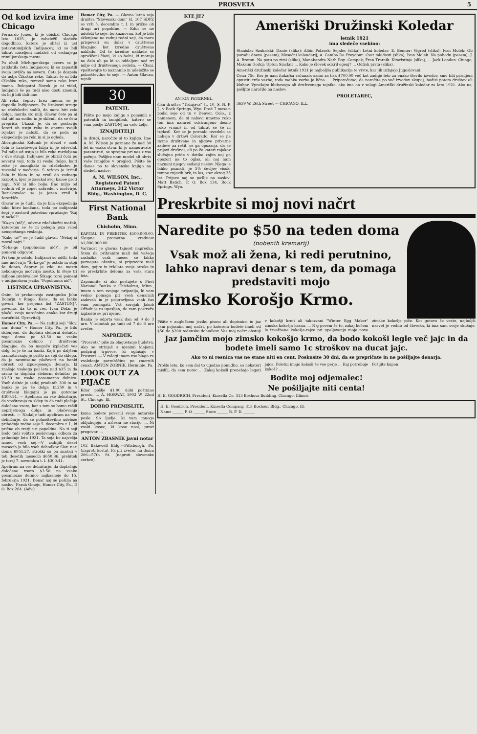PROSVETA 5
Od kod izvira ime Chicago
Fernardo Jones, ki je obiskal Chicago leta 1835., je zabeležil sledeče dogodbico, katero je slišal iz ust potavatomijskih Indijancev, ki so bili takrat naseljeni nadaleč od sedanjega trimiljonskega mesta:
Po obali Michiganskega jezera se je priklatila četa Indijancev, ki so zapustili svoja lovišča na severu. Četa je dospela do ustja Čikaške reke. Takrat še ni bila Čikaška reka, temveč samo reka brez imena. Belopotni človek je ni videl, Indijanci še pa tudi niso dosti zmenili, da bi ji bili dali ime.
Ali reka, čeprav brez imena, se je dopadla Indijancem. Po širokosti struge so rdečekožci sodili, da mora biti zelo dolga, morda sto milj. Glavar čete pa ni dal nič na sodbo in je sklenil, da se četa prepriča. Ukazal je, da se postavijo šotori ob ustju reke in enemu svojih rojakov je naložil, da se poda na ekspedicijo po reki in si jo ogleda.
Aboriginalni Kolumb je zlezel v ozek čoln iz hrastovega lubja in je odveslal. Pol milje od ustja je bila reka razdeljena v dve strugi. Indijanec je obrnil čoln po severni veji, toda ni veslal dolgo, kajti reke je zmanjkalo in rdečekožec je zaveslal v močvirje. S težavo je izrinil čoln iz blata in se vrnil do vodnega razpotja, kjer je zasukal svoj kanoe proti jugu. Nič ni bilo bolje. Eno miljo od vodnih vil je zopet zabredel v močvirje. Raziskovalec se je jezen vrnil k šotorišču.
Glavar se je čudil, da je bila ekspedicija tako hitro končana, toda po indijanski šegi je zastavil potrebno vprašanje: "Kaj si našel?"
"Ka-go (nič)", odvrne rdečekožni možak, kateremu se še ni polegla jeza vsled neuspešnega veslanja.
"Kako to?" se je čudil glavar. "Nekaj si moral najti."
"Ši-ka-go (popolnoma nič)", je bil ponovni odgovor.
Pri tem je ostalo. Indijanci so odšli, toda ime močvirja "Ši-ka-go" je ostalo in stoji še danes, čeprav je zdaj na mestu nekdanjega močvirja mesto, ki šteje tri miljone prebivalcev. Šikago torej pomeni v indijanskem jeziku "Popolnoma nič".
LISTNICA UPRAVNIŠTVA.
Onim, ki prebacivajo zastopniku John Dolarju, v Ringo, Kans., da on lahko govori, ker prejema list "ZASTONJ", povemo, da to ni res. Ivan Dolar je plačal svojo naročnino enako kot drugi naročniki. Upravitelj.
Homer City, Pa. — Na zadnji seji "Slov. nar. doma" v Homer City, Pa., je bilo sklenjeno, da doplača sleherni delničar tega doma po $3.50 na vsako posamezno delnico v društveno blagajno, da bo mogoče izplačati ves dolg, ki je še na banki. Kajti po daljšem razmotrivanju je prišlo na seji do sklepa, da je nesmiselno plačevati na banki obresti od izposojenega denarja, ki znašajo vsakega pol leta nad $35 in da ravno ta doplača sleherni delničar po $3.50 na vsako posamezno delnico. Vseh delnic je sedaj prodanih 300 in na banki je pa še dolga $1250 in v društveni blagajni je pa gotovine $300.14. — Apeliram na vse delničarje, da vpoštevajo ta sklep in da tudi plačajo določeno vsoto, ker s tem se bomo rešili neprijetnega dolga in plačevanja obresti. — Nadalje tudi apeliram na vse delničarje, da se polnoštevilno udeleže prihodnje redne seje 5. decembra t. l., ki prične ob tretji uri popoldne. Na ti seji bodo tudi volitve poslovnega odbora za prihodnje leto 1921. Ta seja bo največja izmed vseh sej.—V zadnjih deset mesecih je bilo vseh dohodkov Slov. nar. doma $951.27, stroški so pa znašali v teh desetih mesecih $650.86, prebitek je torej 7. novembra t. l. $300.41.
Apeliram na vse delničarje, da doplačajo določeno vsoto $3.50 na vsako posamezno delnico najkasneje do 15. februarja 1921. Denar naj se pošilja na naslov: Frank Omejc, Homer City, Pa., P. O. Box 264. (Adv.)
Homer City, Pa. — Glavna letna seja društva "Slovenski dom" št. 107 SDPZ se vrši 5. decembra t. l. in prične ob drugi uri popoldne. — Kdor se ne udeleži te seje, bo kaznovan, kot je bilo sklenjeno na zadnji redni seji, da mora prispevati en dolar v društveno blagajno kot izredno društveno naklado. Od te izredne naklade so oproščeni člani, ki so bolni, ki morajo na delo ali pa ki so oddaljeni nad tri milje od društvenega sedeža. — Člani, vpoštevajte to naznanilo in udeležite se polnoštevilno te seje. — Anton Glavan, tajnik.
30
PATENTI.
Pišite po mojo knjigo s pojasnili o patentih in iznajdbah, katero se vam pošlje ZASTONJ na vašo željo.
IZNAJDITELJI
in drugi, naročite si to knjigo. Ime A. M. Wilson je poznano že nad 30 let in vsaka stvar, ki jo nameravate patentirati, se sprejme pri nas z vso pažnjo. Pošljite nam model ali obris vaše iznajdbe v pregled. Pišite še danes po to slovensko knjigo na sledeči naslov:
A. M. WILSON, Inc., Registered Patent Attorneys, 312 Victor Bldg., Washington, D. C.
First National Bank
Chisholm, Minn.
KAPITAL IN PREBITEK $100,000.00. Skupna prometna vrednost $1,800,000.00.
Varčnost je glavna tajnost napredka. Stem da prihranite mali del vašega zaslužka vsak mesec se lahko poznejete oženite, si pripravite mali dom, gojite in izšolate svoje otroke in se preskrbite deloma za vaša stara leta.
Zapomnite si ako poslujete s First National Banko v Chisholmu, Minn., imate s tem svojega prijatelja, ki vam vedno pomaga pri vseh denarnih zadevah in je pripravljena vsak čas vam pomagati. Vaš sorojak Jakob Ožbolt je tu uposljen, da vam postreže izglasite se pri njemu.
Banka je odprta vsak dan od 9 do 3 ure. V sobotah pa tudi od 7 do 8 ure zvečer.
NAPREDEK.
"Prosveta" piše za blagostanje ljudstva. Ako se strinjaš s njenimi idejami, podpiraj trgovce, ki oglašajo v Prosveti. — V zalogi imam vse blago za vsakdanje potrebščine po zmernih cenah. ANTON ZORNIK, Herminie, Pa.
LOOK OUT ZA PIJAČE
Kdor pošlje $1.00 dobi poštnino prosto. ... A. HORWAT, 1902 W. 22nd St., Chicago, Ill.
DOBRO PREMISLITE,
koma bodete poverili svoje notarske posle. So ljudje, ki vam mnogo obljubujejo, a ničesar ne storijo. ... Ni vsaki kosec, ki kose nosi, pravi pregovor. ...
ANTON ZBASNIK javni notar
102 Bakewell Bldg.—Pittsburgh, Pa. (naproti korta). Pa pri zvečer na domu 206—57th St. (naproti slovenske cerkve).
KTE JE?
ANTON PETERNEL,
član društva "Trdnjava" št. 10, S. N. P. J., v Rock Springs, Wyo. Pred 7 meseci podal seje od tu v Denver, Colo., z namenom, da si nabavi umetno roko (on ima namreč odstranjeno desno roko vrami) in od takrat se še ni izglasil. Kot se je poznalo izvedelo se nahaja v državi Colorado. Ker so pa razne društvene in njigove privatne zadeve za rešit, se ga opozarja, da se prijavi društvu, ali pa če kateri rojakov slučajno pride v dotiko znjim naj ga opozori na to oglas, ali naj nam naznani njegov sedanji naslov. Njega je lahko poznati, je 5½ čevljev visok, temno rujavih brk, in las, star okrog 35 let. Prijave naj se pošlje na naslov: Matt Batich, P. O. Box 134, Rock Springs, Wyo.
Ameriški Družinski Koledar
letnik 1921
ima sledeče vsebino:
Stanislav Szukalski: Dante (slika); Albin Polasek; Sejalec (slika); Letni koledar; E. Benner: Vigred (slika); Ivan Molek: Ob porodu dneva (pesem); Mesečni kalendarij; A. Gamba De Preydour: Cvet mladosti (slika); Ivan Molek: Na pohodu (pesem); J. A. Breton: Na potu po zimi (slika); Manabendra Nath Roy: Čampak; Fran Tratnik: Kitaristinja (slika); ... Jack London: Čiuago; Maksim Gorkij; Upton Sinclair ... Kako je človek odkril ogenj? ... Odtisk prsta (slika).
Ameriški družinski koledar letnik 1921 je najboljša publikacija te vrste, kar jih izdajajo Jugoslovani.
Cena 75c. Ker je nam itakaŕša računala samo za tisk $700.00 več kot zadnje leto za enako število izvodov, smo bili prisiljeni opustiti trdo vezbo, toda mehka vezba je lična. ... Priporočamo, da naročite po več izvodov skupaj, bodisi potom društev ali klubov. Vprašajte klubovega ali društvenega tajnika, ako ima on v zalogi Ameriški družinski koledar za leto 1921. Ako ne, pošljite naročilo na naslov:
PROLETAREC,
3639 W. 26th Street — CHICAGO, ILL.
Preskrbite si moj novi načrt
Naredite po $50 na teden doma
(nobenih kramarij)
Vsak mož ali žena, ki redi perutnino, lahko napravi denar s tem, da pomaga predstaviti mojo
Zimsko Korošjo Krmo.
Pišite v angleškem jeziku pismo ali dopisnico in jaz vam pojasnim moj načrt, po katerem bodete imeli od $50 do $200 tedensko dohodkov. Ves moj načrt obstoji v kokošji krmi ali takozvani "Winter Egg Maker" zimska kokošja hrana. ... Naj povem še to, zakaj hočem le izvežbane kokošje-rejce pri upeljevanju moje nove zimske kokošje piče. Kot gotovo še veste, najboljši nasvet je vedno od človeka, ki ima sam svoje skušnje. ...
Jaz jamčim mojo zimsko kokošjo krmo, da bodo kokoši legle več jajc in da bodete imeli samo 1c stroškov na ducat jajc.
Ako to ni resnica vas ne stane niti en cent. Poskusite 30 dni, da se prepričate in ne pošiljajte denarja.
Prošlo leto, ko sem dal to ugodno ponudbo, so nekateri mislili, da sem norec ... Zakaj kokoši prenehajo legati jajca. Poletni imajo kokoši še vse perje ... Kaj potrebuje kokoš? ...
Pošljite kupon
Bodite moj odjemalec!
Ne pošiljajte niti centa!
H. E. GOODRICH, President, Kinsella Co. 313 Boshour Building, Chicago, Illinois
H. E. Goodrich, President, Kinsella Company, 313 Boshour Bldg., Chicago, Ill.
Name ______ P. O. ______ State ______ R. F. D. ______